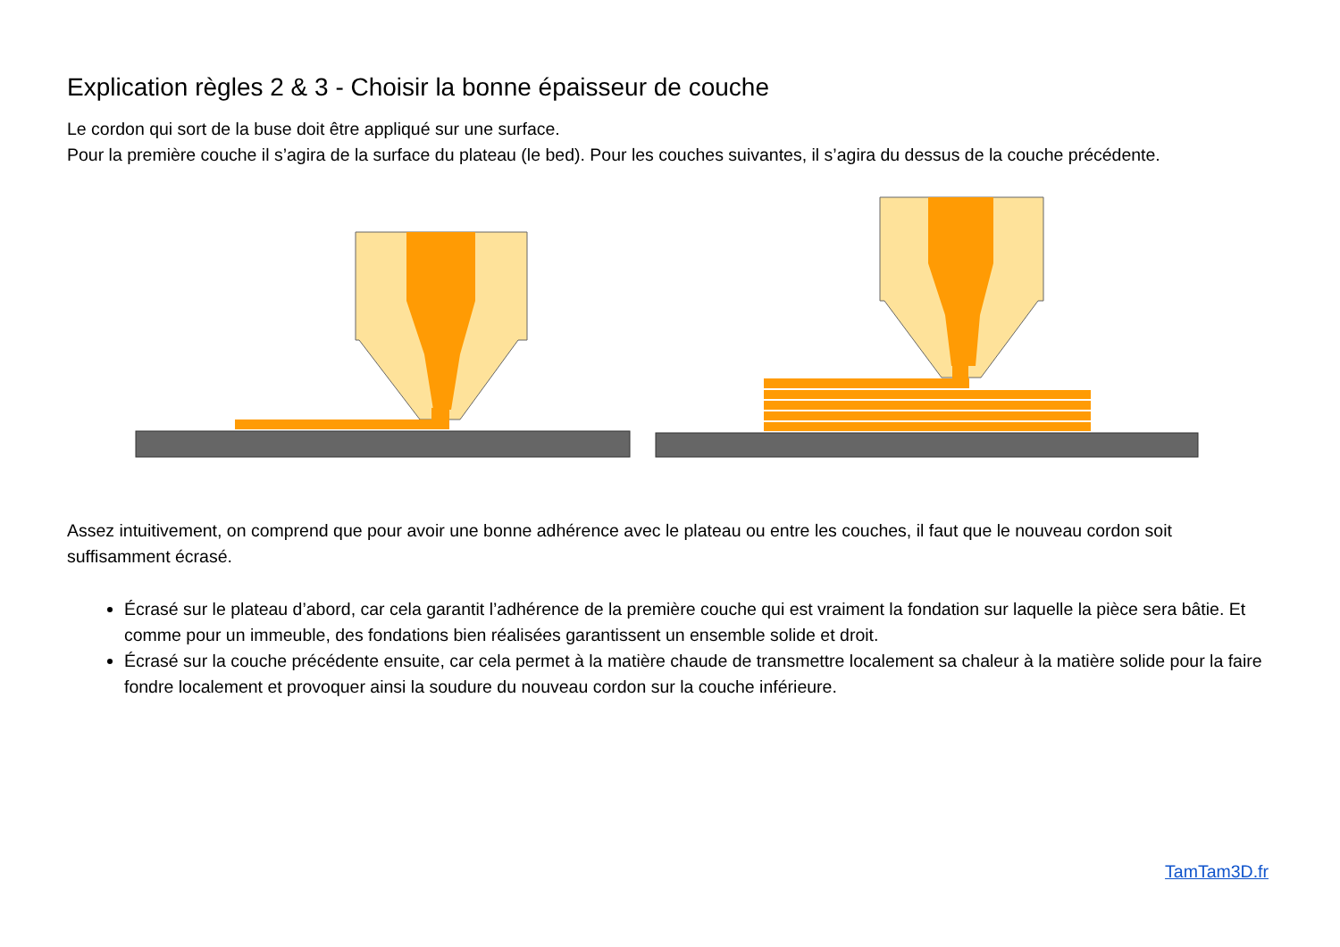Explication règles 2 & 3 - Choisir la bonne épaisseur de couche
Le cordon qui sort de la buse doit être appliqué sur une surface.
Pour la première couche il s’agira de la surface du plateau (le bed). Pour les couches suivantes, il s’agira du dessus de la couche précédente.
Assez intuitivement, on comprend que pour avoir une bonne adhérence avec le plateau ou entre les couches, il faut que le nouveau cordon soit suffisamment écrasé.
Écrasé sur le plateau d’abord, car cela garantit l’adhérence de la première couche qui est vraiment la fondation sur laquelle la pièce sera bâtie. Et comme pour un immeuble, des fondations bien réalisées garantissent un ensemble solide et droit.
Écrasé sur la couche précédente ensuite, car cela permet à la matière chaude de transmettre localement sa chaleur à la matière solide pour la faire fondre localement et provoquer ainsi la soudure du nouveau cordon sur la couche inférieure.
TamTam3D.fr